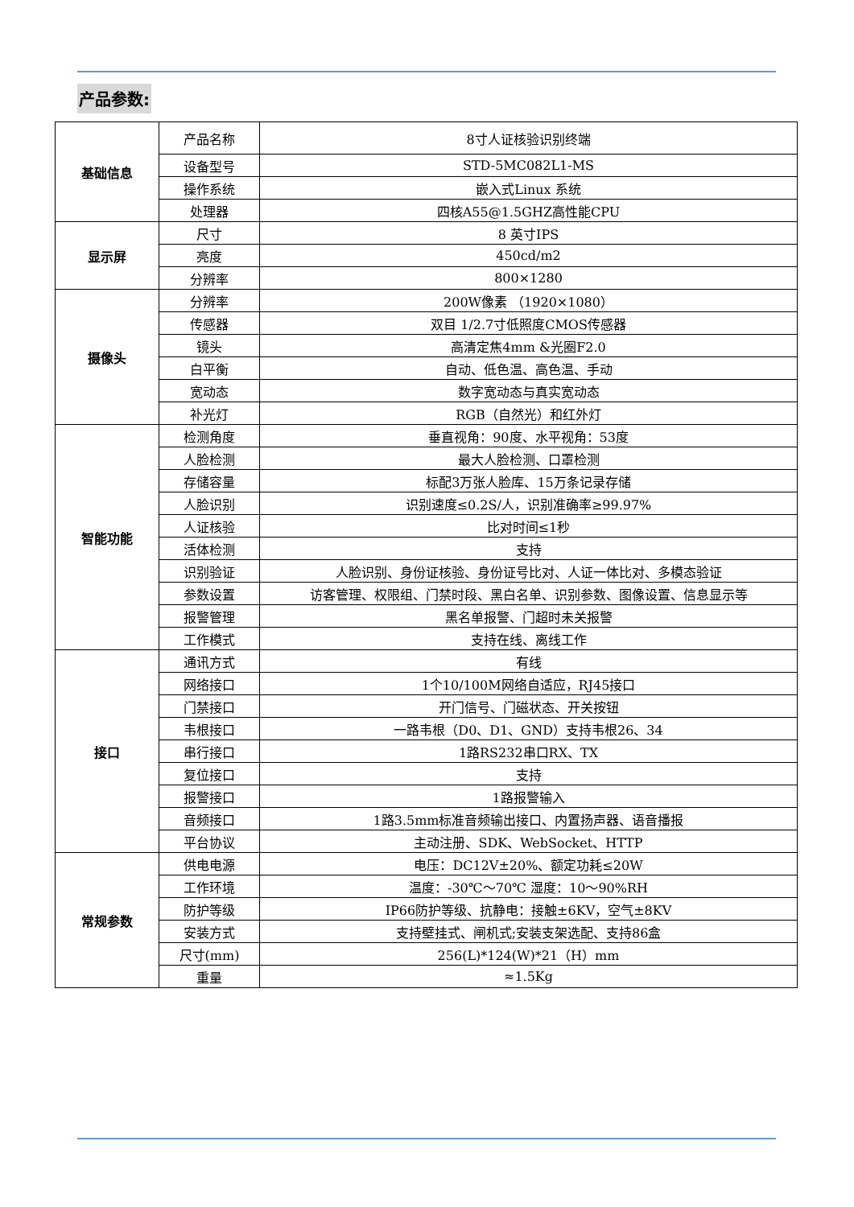产品参数:
| 基础信息 | 产品名称 | 8寸人证核验识别终端 |
| | 设备型号 | STD-5MC082L1-MS |
| | 操作系统 | 嵌入式Linux 系统 |
| | 处理器 | 四核A55@1.5GHZ高性能CPU |
| 显示屏 | 尺寸 | 8 英寸IPS |
| | 亮度 | 450cd/m2 |
| | 分辨率 | 800×1280 |
| 摄像头 | 分辨率 | 200W像素 （1920×1080） |
| | 传感器 | 双目 1/2.7寸低照度CMOS传感器 |
| | 镜头 | 高清定焦4mm &光圈F2.0 |
| | 白平衡 | 自动、低色温、高色温、手动 |
| | 宽动态 | 数字宽动态与真实宽动态 |
| | 补光灯 | RGB（自然光）和红外灯 |
| 智能功能 | 检测角度 | 垂直视角：90度、水平视角：53度 |
| | 人脸检测 | 最大人脸检测、口罩检测 |
| | 存储容量 | 标配3万张人脸库、15万条记录存储 |
| | 人脸识别 | 识别速度≤0.2S/人，识别准确率≥99.97% |
| | 人证核验 | 比对时间≤1秒 |
| | 活体检测 | 支持 |
| | 识别验证 | 人脸识别、身份证核验、身份证号比对、人证一体比对、多模态验证 |
| | 参数设置 | 访客管理、权限组、门禁时段、黑白名单、识别参数、图像设置、信息显示等 |
| | 报警管理 | 黑名单报警、门超时未关报警 |
| | 工作模式 | 支持在线、离线工作 |
| 接口 | 通讯方式 | 有线 |
| | 网络接口 | 1个10/100M网络自适应，RJ45接口 |
| | 门禁接口 | 开门信号、门磁状态、开关按钮 |
| | 韦根接口 | 一路韦根（D0、D1、GND）支持韦根26、34 |
| | 串行接口 | 1路RS232串口RX、TX |
| | 复位接口 | 支持 |
| | 报警接口 | 1路报警输入 |
| | 音频接口 | 1路3.5mm标准音频输出接口、内置扬声器、语音播报 |
| | 平台协议 | 主动注册、SDK、WebSocket、HTTP |
| 常规参数 | 供电电源 | 电压：DC12V±20%、额定功耗≤20W |
| | 工作环境 | 温度：-30℃～70℃ 湿度：10～90%RH |
| | 防护等级 | IP66防护等级、抗静电：接触±6KV，空气±8KV |
| | 安装方式 | 支持壁挂式、闸机式;安装支架选配、支持86盒 |
| | 尺寸(mm) | 256(L)*124(W)*21（H）mm |
| | 重量 | ≈1.5Kg |